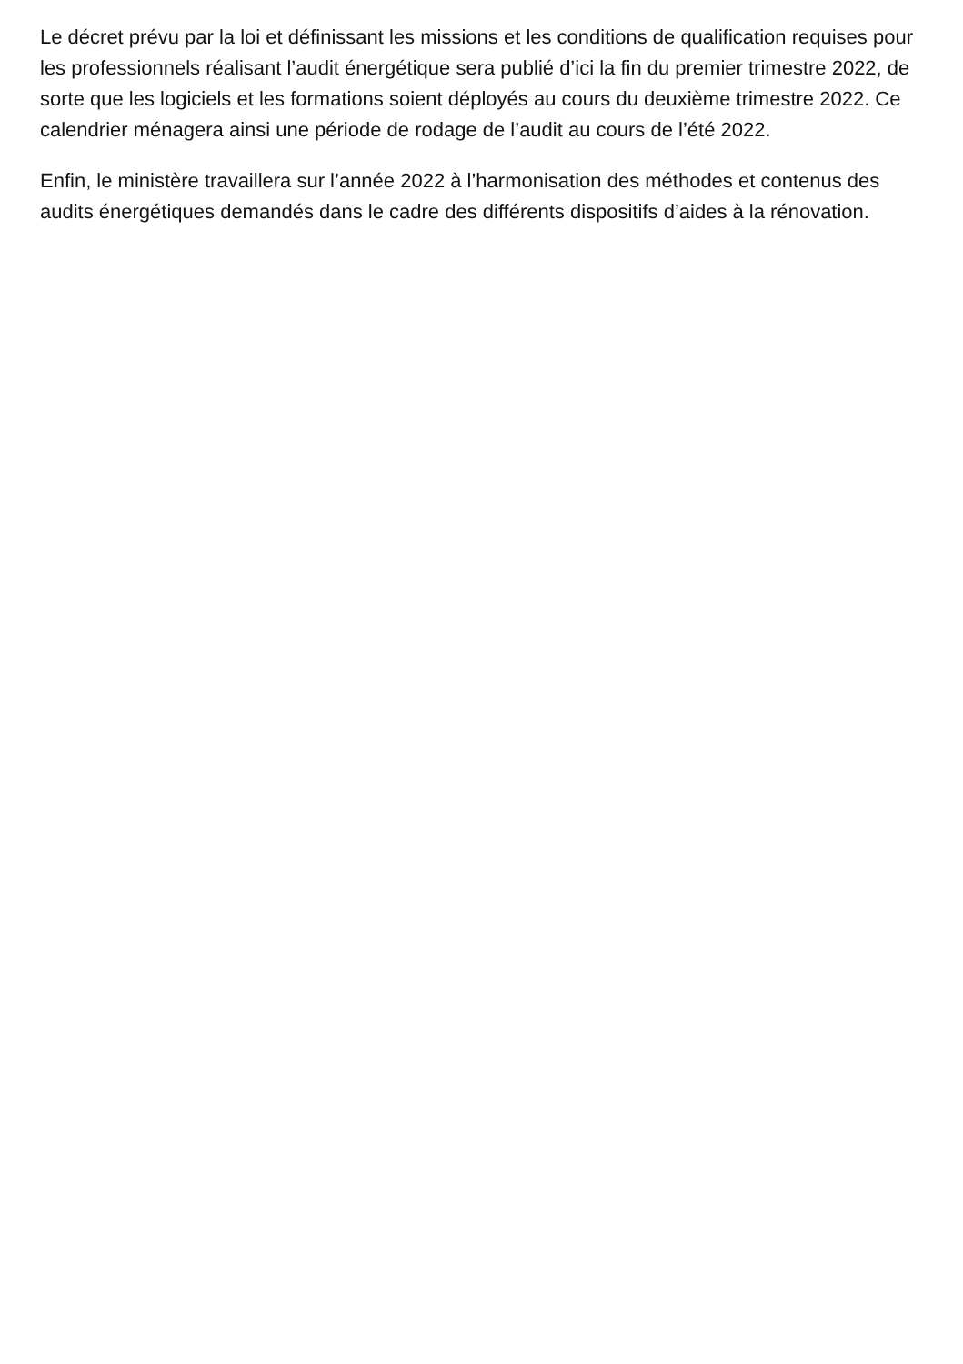Le décret prévu par la loi et définissant les missions et les conditions de qualification requises pour les professionnels réalisant l’audit énergétique sera publié d’ici la fin du premier trimestre 2022, de sorte que les logiciels et les formations soient déployés au cours du deuxième trimestre 2022. Ce calendrier ménagera ainsi une période de rodage de l’audit au cours de l’été 2022.
Enfin, le ministère travaillera sur l’année 2022 à l’harmonisation des méthodes et contenus des audits énergétiques demandés dans le cadre des différents dispositifs d’aides à la rénovation.